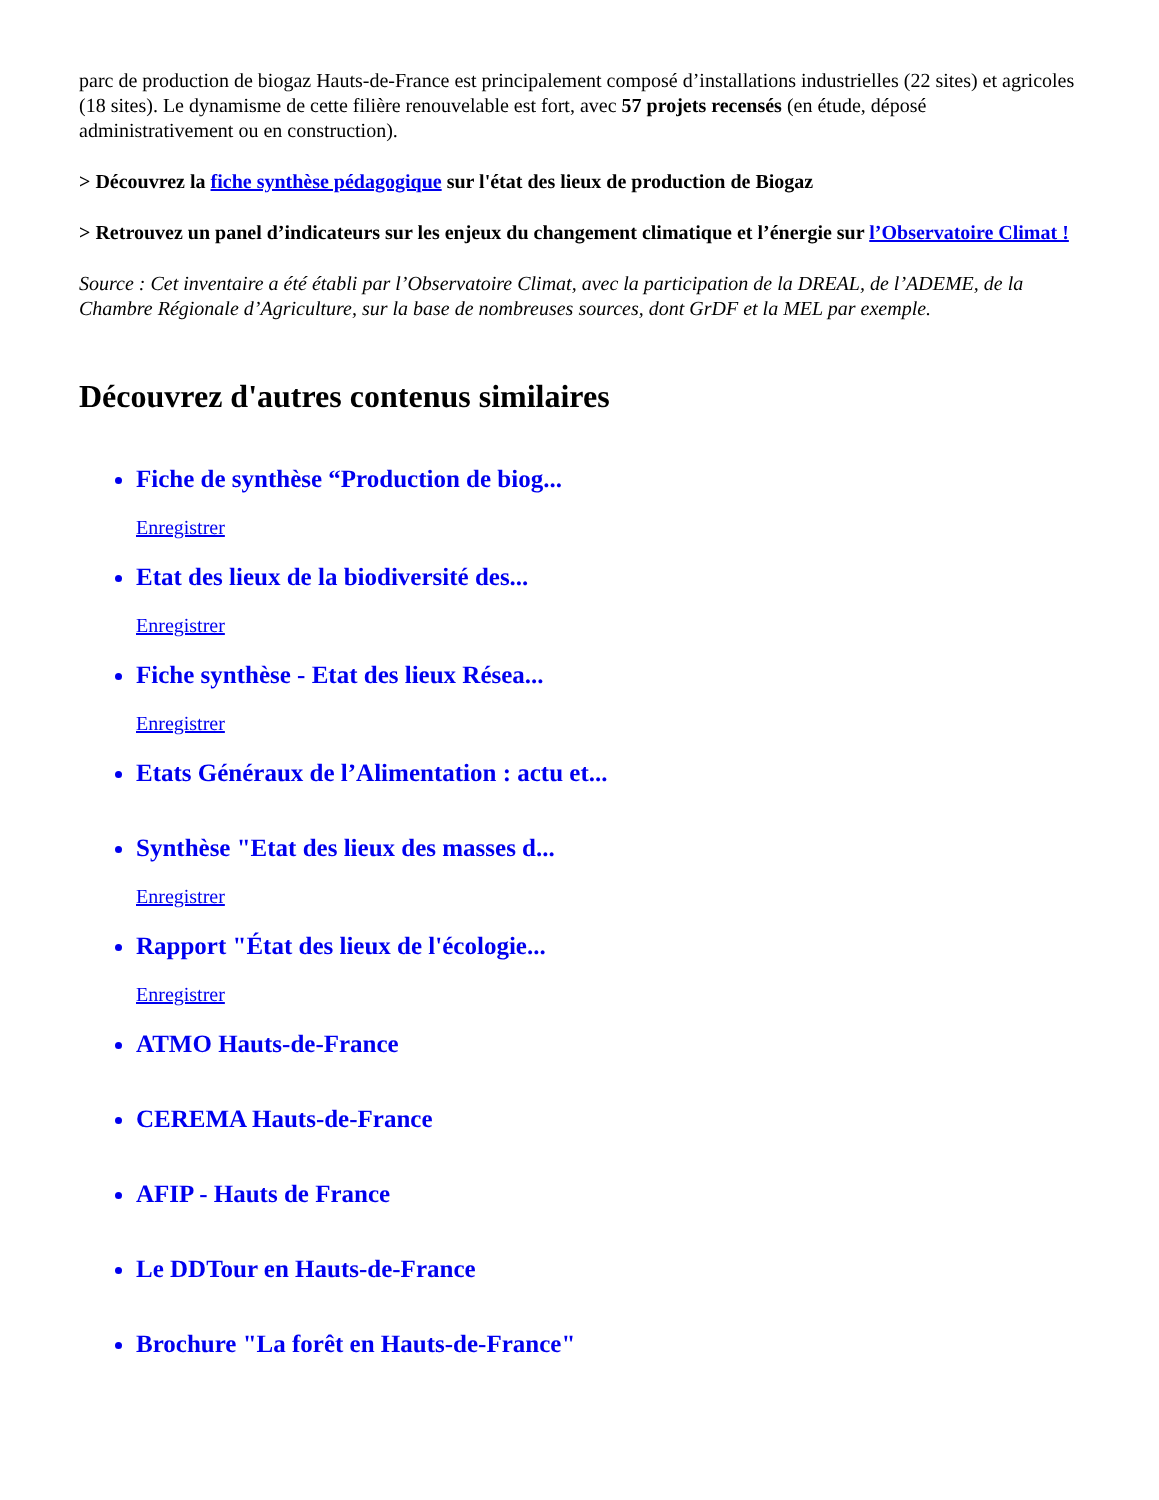parc de production de biogaz Hauts-de-France est principalement composé d’installations industrielles (22 sites) et agricoles (18 sites). Le dynamisme de cette filière renouvelable est fort, avec 57 projets recensés (en étude, déposé administrativement ou en construction).
> Découvrez la fiche synthèse pédagogique sur l'état des lieux de production de Biogaz
> Retrouvez un panel d’indicateurs sur les enjeux du changement climatique et l’énergie sur l’Observatoire Climat !
Source : Cet inventaire a été établi par l’Observatoire Climat, avec la participation de la DREAL, de l’ADEME, de la Chambre Régionale d’Agriculture, sur la base de nombreuses sources, dont GrDF et la MEL par exemple.
Découvrez d'autres contenus similaires
Fiche de synthèse “Production de biog...
Enregistrer
Etat des lieux de la biodiversité des...
Enregistrer
Fiche synthèse - Etat des lieux Résea...
Enregistrer
Etats Généraux de l’Alimentation : actu et...
Synthèse "Etat des lieux des masses d...
Enregistrer
Rapport "État des lieux de l'écologie...
Enregistrer
ATMO Hauts-de-France
CEREMA Hauts-de-France
AFIP - Hauts de France
Le DDTour en Hauts-de-France
Brochure "La forêt en Hauts-de-France"